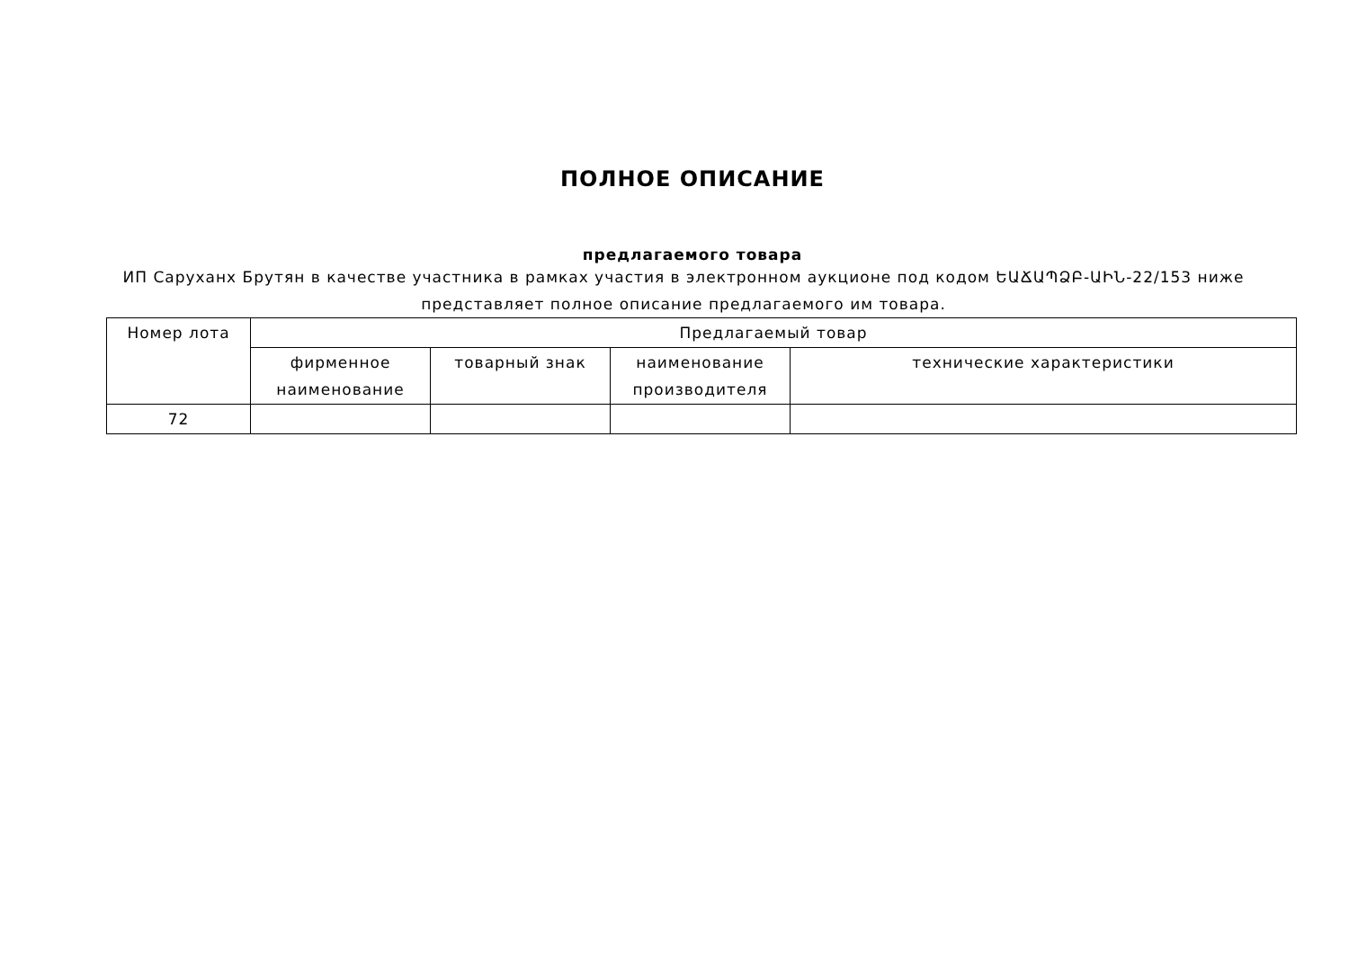ПОЛНОЕ ОПИСАНИЕ
предлагаемого товара
ИП Саруханх Брутян в качестве участника в рамках участия в электронном аукционе под кодом ԵԱՃԱՊՁԲ-ԱԻՆ-22/153 ниже представляет полное описание предлагаемого им товара.
| Номер лота | Предлагаемый товар | | | |
| --- | --- | --- | --- | --- |
| | фирменное наименование | товарный знак | наименование производителя | технические характеристики |
| 72 | | | | |